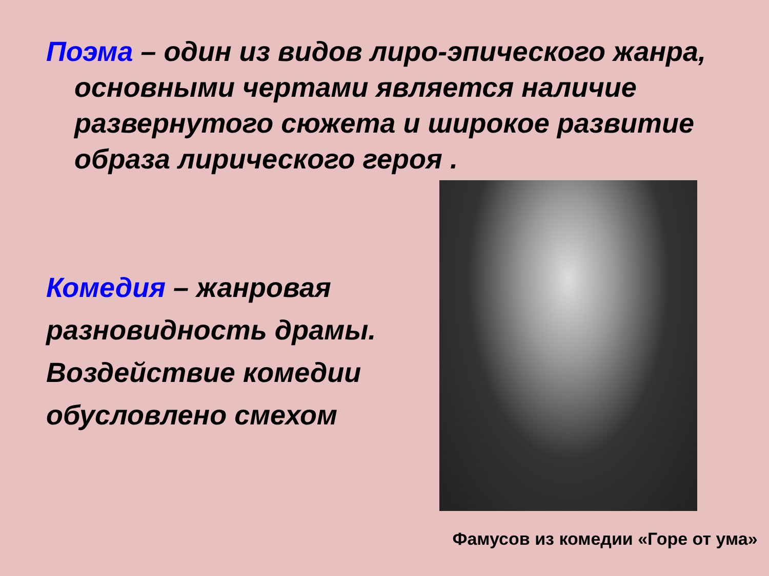Поэма – один из видов лиро-эпического жанра, основными чертами является наличие развернутого сюжета и широкое развитие образа лирического героя .
Комедия – жанровая разновидность драмы. Воздействие комедии обусловлено смехом
Фамусов из комедии «Горе от ума»